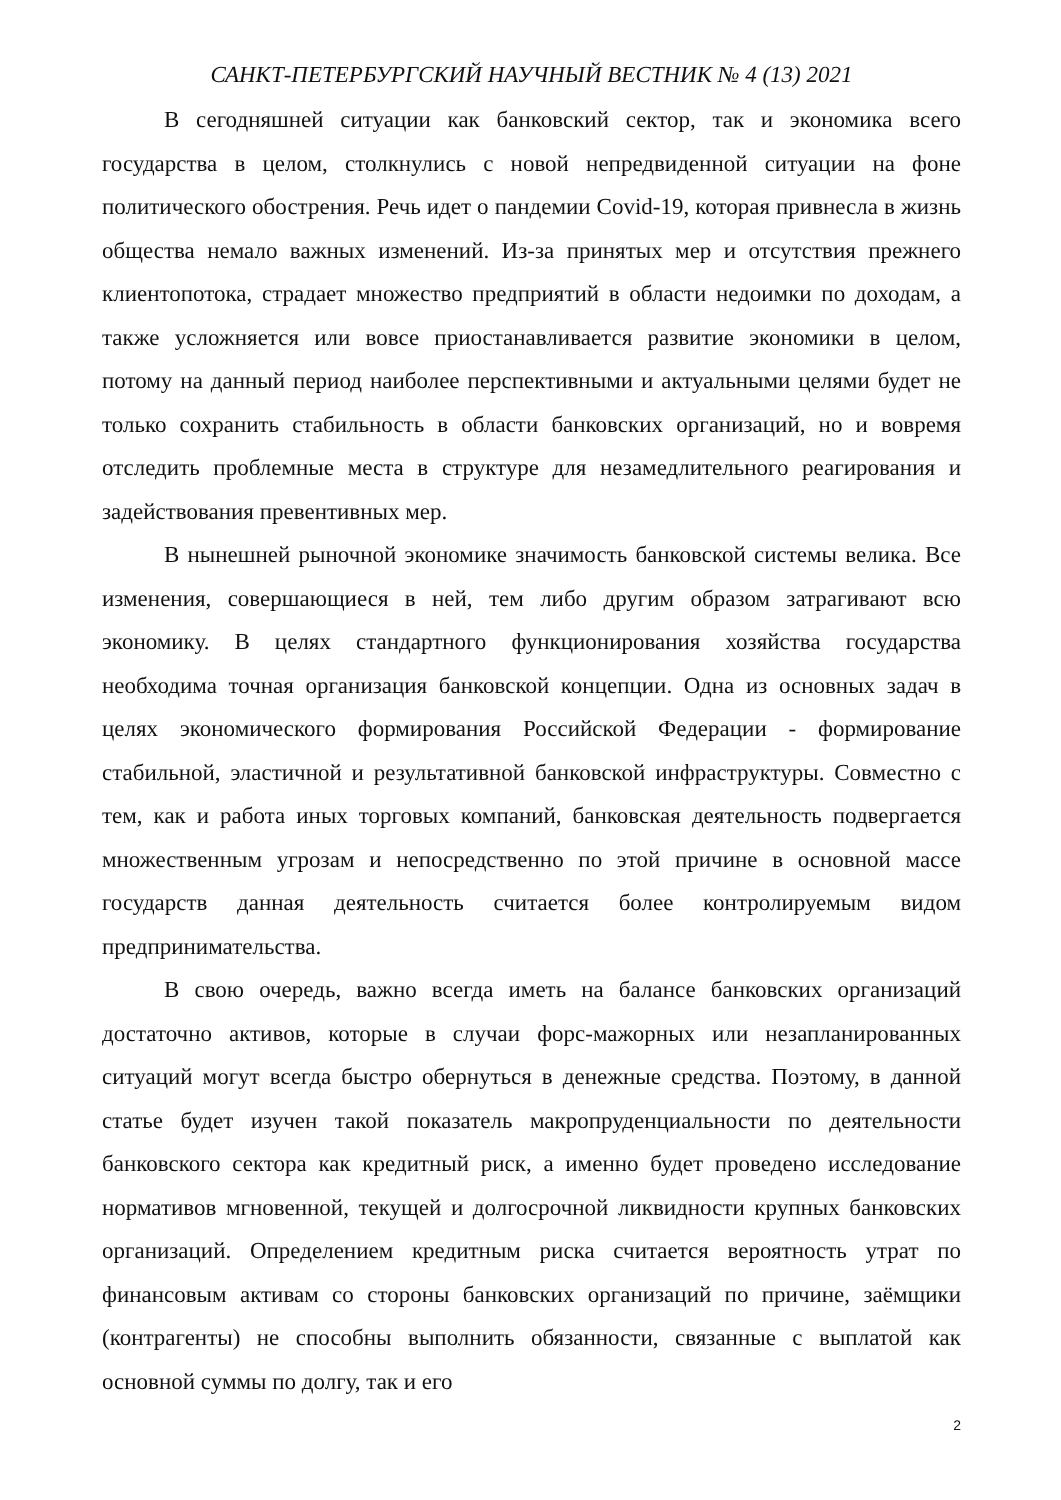САНКТ-ПЕТЕРБУРГСКИЙ НАУЧНЫЙ ВЕСТНИК № 4 (13) 2021
В сегодняшней ситуации как банковский сектор, так и экономика всего государства в целом, столкнулись с новой непредвиденной ситуации на фоне политического обострения. Речь идет о пандемии Covid-19, которая привнесла в жизнь общества немало важных изменений. Из-за принятых мер и отсутствия прежнего клиентопотока, страдает множество предприятий в области недоимки по доходам, а также усложняется или вовсе приостанавливается развитие экономики в целом, потому на данный период наиболее перспективными и актуальными целями будет не только сохранить стабильность в области банковских организаций, но и вовремя отследить проблемные места в структуре для незамедлительного реагирования и задействования превентивных мер.
В нынешней рыночной экономике значимость банковской системы велика. Все изменения, совершающиеся в ней, тем либо другим образом затрагивают всю экономику. В целях стандартного функционирования хозяйства государства необходима точная организация банковской концепции. Одна из основных задач в целях экономического формирования Российской Федерации - формирование стабильной, эластичной и результативной банковской инфраструктуры. Совместно с тем, как и работа иных торговых компаний, банковская деятельность подвергается множественным угрозам и непосредственно по этой причине в основной массе государств данная деятельность считается более контролируемым видом предпринимательства.
В свою очередь, важно всегда иметь на балансе банковских организаций достаточно активов, которые в случаи форс-мажорных или незапланированных ситуаций могут всегда быстро обернуться в денежные средства. Поэтому, в данной статье будет изучен такой показатель макропруденциальности по деятельности банковского сектора как кредитный риск, а именно будет проведено исследование нормативов мгновенной, текущей и долгосрочной ликвидности крупных банковских организаций. Определением кредитным риска считается вероятность утрат по финансовым активам со стороны банковских организаций по причине, заёмщики (контрагенты) не способны выполнить обязанности, связанные с выплатой как основной суммы по долгу, так и его
2